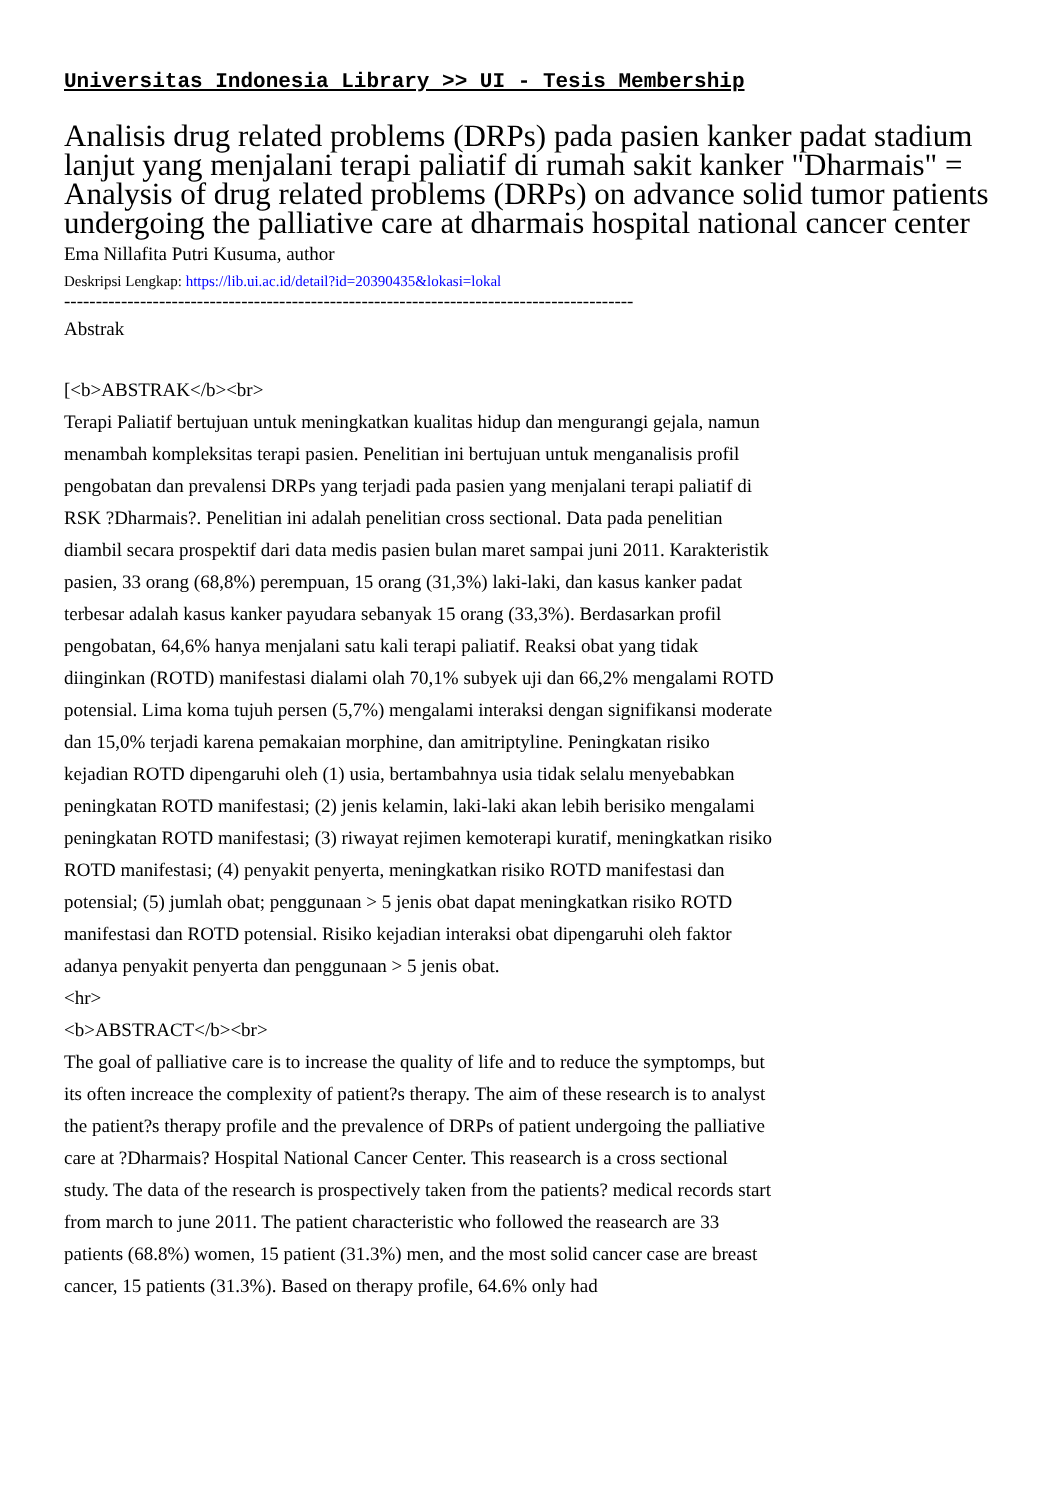Universitas Indonesia Library >> UI - Tesis Membership
Analisis drug related problems (DRPs) pada pasien kanker padat stadium lanjut yang menjalani terapi paliatif di rumah sakit kanker "Dharmais" = Analysis of drug related problems (DRPs) on advance solid tumor patients undergoing the palliative care at dharmais hospital national cancer center
Ema Nillafita Putri Kusuma, author
Deskripsi Lengkap: https://lib.ui.ac.id/detail?id=20390435&lokasi=lokal
------------------------------------------------------------------------------------------
Abstrak
[<b>ABSTRAK</b><br>
Terapi Paliatif bertujuan untuk meningkatkan kualitas hidup dan mengurangi gejala, namun menambah kompleksitas terapi pasien. Penelitian ini bertujuan untuk menganalisis profil pengobatan dan prevalensi DRPs yang terjadi pada pasien yang menjalani terapi paliatif di RSK ?Dharmais?. Penelitian ini adalah penelitian cross sectional. Data pada penelitian diambil secara prospektif dari data medis pasien bulan maret sampai juni 2011. Karakteristik pasien, 33 orang (68,8%) perempuan, 15 orang (31,3%) laki-laki, dan kasus kanker padat terbesar adalah kasus kanker payudara sebanyak 15 orang (33,3%). Berdasarkan profil pengobatan, 64,6% hanya menjalani satu kali terapi paliatif. Reaksi obat yang tidak diinginkan (ROTD) manifestasi dialami olah 70,1% subyek uji dan 66,2% mengalami ROTD potensial. Lima koma tujuh persen (5,7%) mengalami interaksi dengan signifikansi moderate dan 15,0% terjadi karena pemakaian morphine, dan amitriptyline. Peningkatan risiko kejadian ROTD dipengaruhi oleh (1) usia, bertambahnya usia tidak selalu menyebabkan peningkatan ROTD manifestasi; (2) jenis kelamin, laki-laki akan lebih berisiko mengalami peningkatan ROTD manifestasi; (3) riwayat rejimen kemoterapi kuratif, meningkatkan risiko ROTD manifestasi; (4) penyakit penyerta, meningkatkan risiko ROTD manifestasi dan potensial; (5) jumlah obat; penggunaan > 5 jenis obat dapat meningkatkan risiko ROTD manifestasi dan ROTD potensial. Risiko kejadian interaksi obat dipengaruhi oleh faktor adanya penyakit penyerta dan penggunaan > 5 jenis obat.
<hr>
<b>ABSTRACT</b><br>
The goal of palliative care is to increase the quality of life and to reduce the symptomps, but its often increace the complexity of patient?s therapy. The aim of these research is to analyst the patient?s therapy profile and the prevalence of DRPs of patient undergoing the palliative care at ?Dharmais? Hospital National Cancer Center. This reasearch is a cross sectional study. The data of the research is prospectively taken from the patients? medical records start from march to june 2011. The patient characteristic who followed the reasearch are 33 patients (68.8%) women, 15 patient (31.3%) men, and the most solid cancer case are breast cancer, 15 patients (31.3%). Based on therapy profile, 64.6% only had